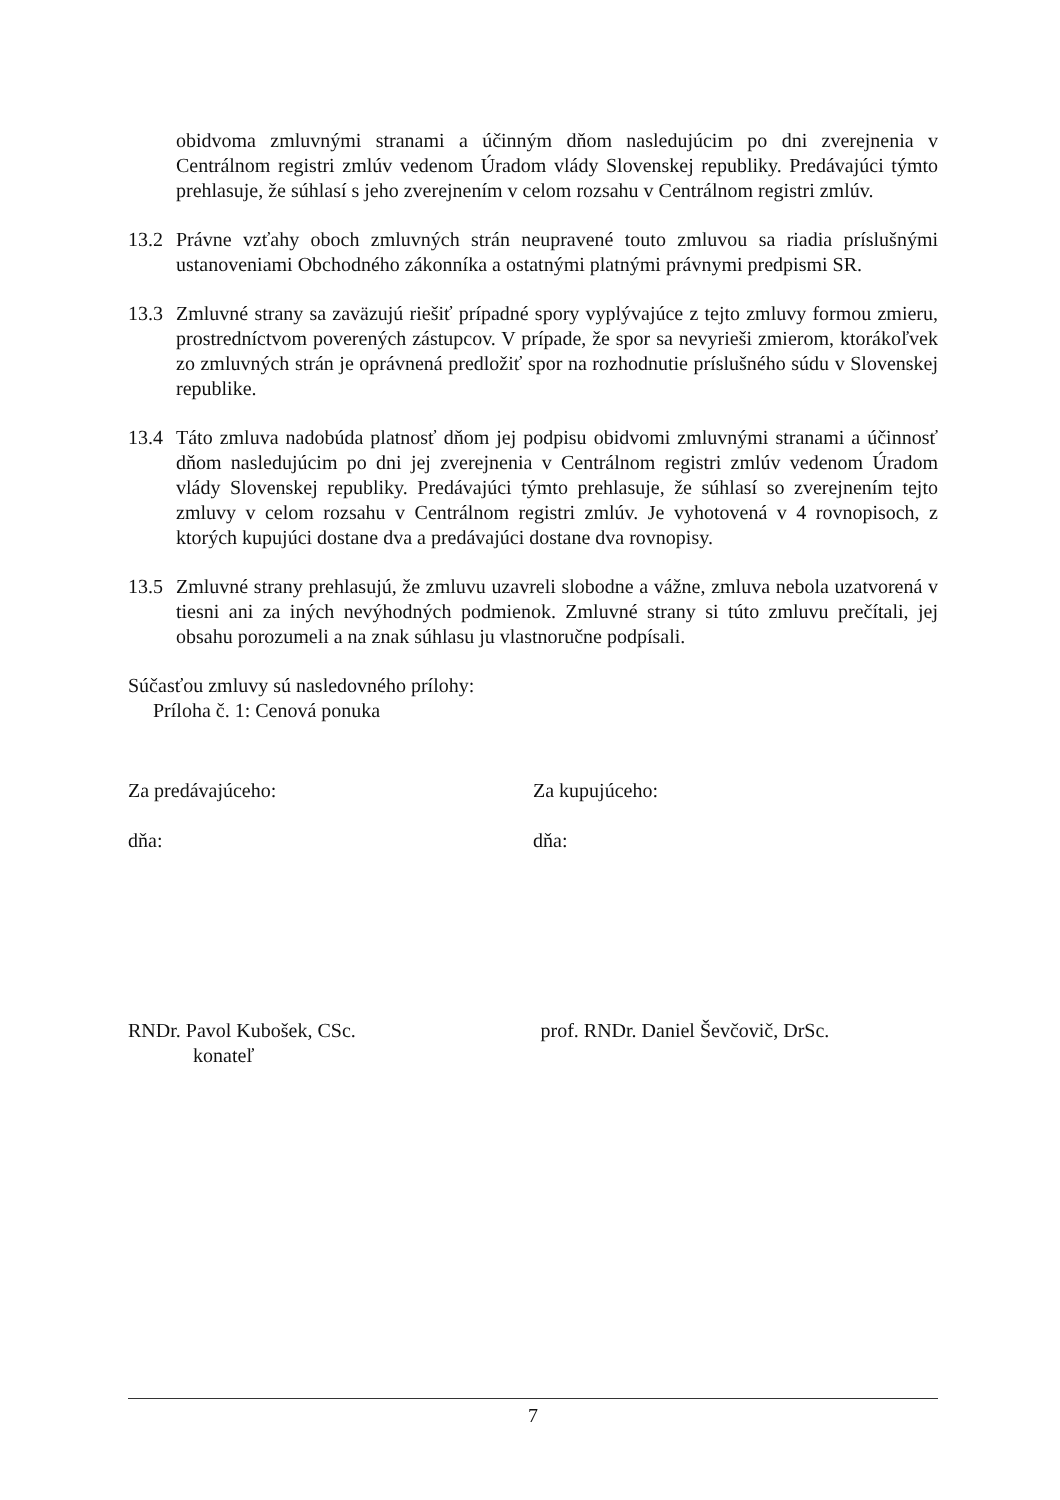obidvoma zmluvnými stranami a účinným dňom nasledujúcim po dni zverejnenia v Centrálnom registri zmlúv vedenom Úradom vlády Slovenskej republiky. Predávajúci týmto prehlasuje, že súhlasí s jeho zverejnením v celom rozsahu v Centrálnom registri zmlúv.
13.2 Právne vzťahy oboch zmluvných strán neupravené touto zmluvou sa riadia príslušnými ustanoveniami Obchodného zákonníka a ostatnými platnými právnymi predpismi SR.
13.3 Zmluvné strany sa zaväzujú riešiť prípadné spory vyplývajúce z tejto zmluvy formou zmieru, prostredníctvom poverených zástupcov. V prípade, že spor sa nevyrieši zmierom, ktorákoľvek zo zmluvných strán je oprávnená predložiť spor na rozhodnutie príslušného súdu v Slovenskej republike.
13.4 Táto zmluva nadobúda platnosť dňom jej podpisu obidvomi zmluvnými stranami a účinnosť dňom nasledujúcim po dni jej zverejnenia v Centrálnom registri zmlúv vedenom Úradom vlády Slovenskej republiky. Predávajúci týmto prehlasuje, že súhlasí so zverejnením tejto zmluvy v celom rozsahu v Centrálnom registri zmlúv. Je vyhotovená v 4 rovnopisoch, z ktorých kupujúci dostane dva a predávajúci dostane dva rovnopisy.
13.5 Zmluvné strany prehlasujú, že zmluvu uzavreli slobodne a vážne, zmluva nebola uzatvorená v tiesni ani za iných nevýhodných podmienok. Zmluvné strany si túto zmluvu prečítali, jej obsahu porozumeli a na znak súhlasu ju vlastnoručne podpísali.
Súčasťou zmluvy sú nasledovného prílohy:
Príloha č. 1: Cenová ponuka
Za predávajúceho: Za kupujúceho:
dňa: dňa:
RNDr. Pavol Kubošek, CSc.
konateľ
prof. RNDr. Daniel Ševčovič, DrSc.
7